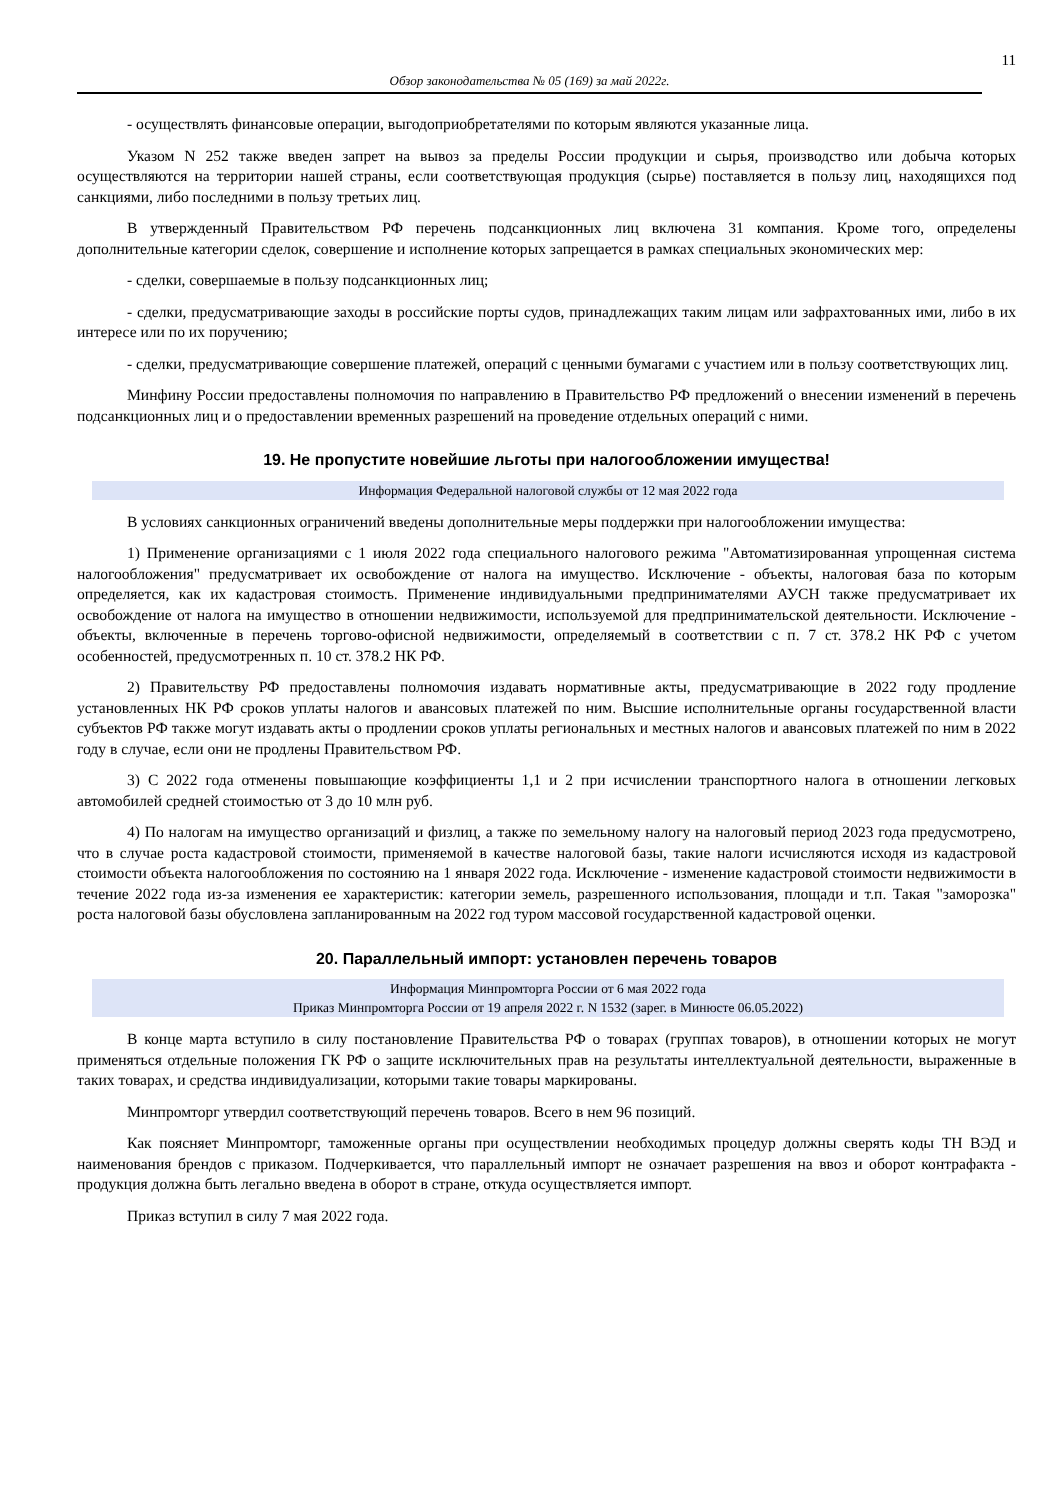11
Обзор законодательства № 05 (169) за май 2022г.
- осуществлять финансовые операции, выгодоприобретателями по которым являются указанные лица.
Указом N 252 также введен запрет на вывоз за пределы России продукции и сырья, производство или добыча которых осуществляются на территории нашей страны, если соответствующая продукция (сырье) поставляется в пользу лиц, находящихся под санкциями, либо последними в пользу третьих лиц.
В утвержденный Правительством РФ перечень подсанкционных лиц включена 31 компания. Кроме того, определены дополнительные категории сделок, совершение и исполнение которых запрещается в рамках специальных экономических мер:
- сделки, совершаемые в пользу подсанкционных лиц;
- сделки, предусматривающие заходы в российские порты судов, принадлежащих таким лицам или зафрахтованных ими, либо в их интересе или по их поручению;
- сделки, предусматривающие совершение платежей, операций с ценными бумагами с участием или в пользу соответствующих лиц.
Минфину России предоставлены полномочия по направлению в Правительство РФ предложений о внесении изменений в перечень подсанкционных лиц и о предоставлении временных разрешений на проведение отдельных операций с ними.
19. Не пропустите новейшие льготы при налогообложении имущества!
Информация Федеральной налоговой службы от 12 мая 2022 года
В условиях санкционных ограничений введены дополнительные меры поддержки при налогообложении имущества:
1) Применение организациями с 1 июля 2022 года специального налогового режима "Автоматизированная упрощенная система налогообложения" предусматривает их освобождение от налога на имущество. Исключение - объекты, налоговая база по которым определяется, как их кадастровая стоимость. Применение индивидуальными предпринимателями АУСН также предусматривает их освобождение от налога на имущество в отношении недвижимости, используемой для предпринимательской деятельности. Исключение - объекты, включенные в перечень торгово-офисной недвижимости, определяемый в соответствии с п. 7 ст. 378.2 НК РФ с учетом особенностей, предусмотренных п. 10 ст. 378.2 НК РФ.
2) Правительству РФ предоставлены полномочия издавать нормативные акты, предусматривающие в 2022 году продление установленных НК РФ сроков уплаты налогов и авансовых платежей по ним. Высшие исполнительные органы государственной власти субъектов РФ также могут издавать акты о продлении сроков уплаты региональных и местных налогов и авансовых платежей по ним в 2022 году в случае, если они не продлены Правительством РФ.
3) С 2022 года отменены повышающие коэффициенты 1,1 и 2 при исчислении транспортного налога в отношении легковых автомобилей средней стоимостью от 3 до 10 млн руб.
4) По налогам на имущество организаций и физлиц, а также по земельному налогу на налоговый период 2023 года предусмотрено, что в случае роста кадастровой стоимости, применяемой в качестве налоговой базы, такие налоги исчисляются исходя из кадастровой стоимости объекта налогообложения по состоянию на 1 января 2022 года. Исключение - изменение кадастровой стоимости недвижимости в течение 2022 года из-за изменения ее характеристик: категории земель, разрешенного использования, площади и т.п. Такая "заморозка" роста налоговой базы обусловлена запланированным на 2022 год туром массовой государственной кадастровой оценки.
20. Параллельный импорт: установлен перечень товаров
Информация Минпромторга России от 6 мая 2022 года
Приказ Минпромторга России от 19 апреля 2022 г. N 1532 (зарег. в Минюсте 06.05.2022)
В конце марта вступило в силу постановление Правительства РФ о товарах (группах товаров), в отношении которых не могут применяться отдельные положения ГК РФ о защите исключительных прав на результаты интеллектуальной деятельности, выраженные в таких товарах, и средства индивидуализации, которыми такие товары маркированы.
Минпромторг утвердил соответствующий перечень товаров. Всего в нем 96 позиций.
Как поясняет Минпромторг, таможенные органы при осуществлении необходимых процедур должны сверять коды ТН ВЭД и наименования брендов с приказом. Подчеркивается, что параллельный импорт не означает разрешения на ввоз и оборот контрафакта - продукция должна быть легально введена в оборот в стране, откуда осуществляется импорт.
Приказ вступил в силу 7 мая 2022 года.